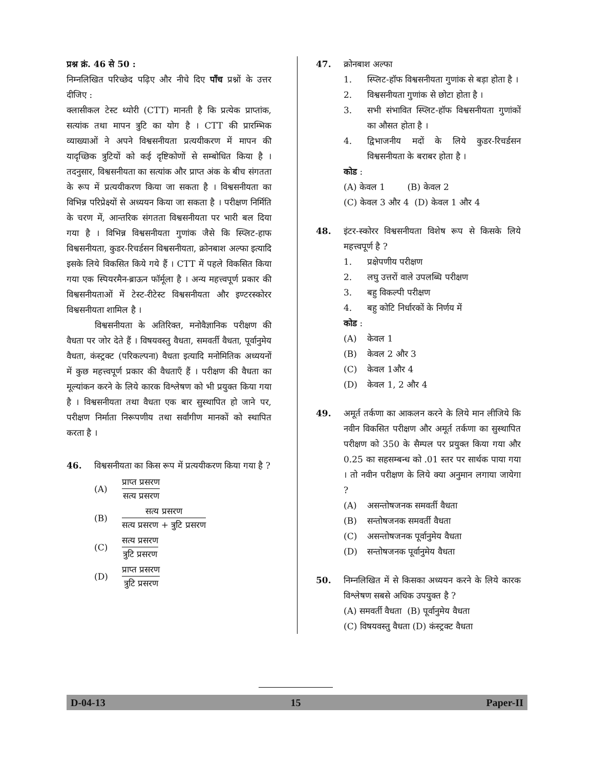प्रश्न क्रं. 46 से 50 :
निम्नलिखित परिच्छेद पढ़िए और नीचे दिए पाँच प्रश्नों के उत्तर दीजिए :
क्लासीकल टेस्ट थ्योरी (CTT) मानती है कि प्रत्येक प्राप्तांक, सत्यांक तथा मापन त्रुटि का योग है । CTT की प्रारम्भिक व्याख्याओं ने अपने विश्वसनीयता प्रत्ययीकरण में मापन की यादृच्छिक त्रुटियों को कई दृष्टिकोणों से सम्बोधित किया है । तदनुसार, विश्वसनीयता का सत्यांक और प्राप्त अंक के बीच संगतता के रूप में प्रत्ययीकरण किया जा सकता है । विश्वसनीयता का विभिन्न परिप्रेक्ष्यों से अध्ययन किया जा सकता है । परीक्षण निर्मिति के चरण में, आन्तरिक संगतता विश्वसनीयता पर भारी बल दिया गया है । विभिन्न विश्वसनीयता गुणांक जैसे कि स्प्लिट-हाफ विश्वसनीयता, कुडर-रिचर्डसन विश्वसनीयता, क्रोनबाश अल्फा इत्यादि इसके लिये विकसित किये गये हैं । CTT में पहले विकसित किया गया एक स्पियरमैन-ब्राऊन फॉर्मूला है । अन्य महत्त्वपूर्ण प्रकार की विश्वसनीयताओं में टेस्ट-रीटेस्ट विश्वसनीयता और इण्टरस्कोरर विश्वसनीयता शामिल है ।
विश्वसनीयता के अतिरिक्त, मनोवैज्ञानिक परीक्षण की वैधता पर जोर देते हैं । विषयवस्तु वैधता, समवर्ती वैधता, पूर्वानुमेय वैधता, कंस्ट्रक्ट (परिकल्पना) वैधता इत्यादि मनोमितिक अध्ययनों में कुछ महत्त्वपूर्ण प्रकार की वैधताएँ हैं । परीक्षण की वैधता का मूल्यांकन करने के लिये कारक विश्लेषण को भी प्रयुक्त किया गया है । विश्वसनीयता तथा वैधता एक बार सुस्थापित हो जाने पर, परीक्षण निर्माता निरूपणीय तथा सर्वांगीण मानकों को स्थापित करता है ।
46. विश्वसनीयता का किस रूप में प्रत्ययीकरण किया गया है ?
(A)
प्राप्त प्रसरण
सत्य प्रसरण
(B)
सत्य प्रसरण
सत्य प्रसरण + त्रुटि प्रसरण
(C)
सत्य प्रसरण
त्रुटि प्रसरण
(D)
प्राप्त प्रसरण
त्रुटि प्रसरण
47. क्रोनबाश अल्फा
1. स्प्लिट-हॉफ विश्वसनीयता गुणांक से बड़ा होता है ।
2. विश्वसनीयता गुणांक से छोटा होता है ।
3. सभी संभावित स्प्लिट-हॉफ विश्वसनीयता गुणांकों का औसत होता है ।
4. द्विभाजनीय मदों के लिये कुडर-रिचर्डसन विश्वसनीयता के बराबर होता है ।
कोड :
(A) केवल 1 (B) केवल 2
(C) केवल 3 और 4 (D) केवल 1 और 4
48. इंटर-स्कोरर विश्वसनीयता विशेष रूप से किसके लिये महत्त्वपूर्ण है ?
1. प्रक्षेपणीय परीक्षण
2. लघु उत्तरों वाले उपलब्धि परीक्षण
3. बहु विकल्पी परीक्षण
4. बहु कोटि निर्धारकों के निर्णय में
कोड :
(A) केवल 1
(B) केवल 2 और 3
(C) केवल 1और 4
(D) केवल 1, 2 और 4
49. अमूर्त तर्कणा का आकलन करने के लिये मान लीजिये कि नवीन विकसित परीक्षण और अमूर्त तर्कणा का सुस्थापित परीक्षण को 350 के सैम्पल पर प्रयुक्त किया गया और 0.25 का सहसम्बन्ध को .01 स्तर पर सार्थक पाया गया । तो नवीन परीक्षण के लिये क्या अनुमान लगाया जायेगा ?
(A) असन्तोषजनक समवर्ती वैधता
(B) सन्तोषजनक समवर्ती वैधता
(C) असन्तोषजनक पूर्वानुमेय वैधता
(D) सन्तोषजनक पूर्वानुमेय वैधता
50. निम्नलिखित में से किसका अध्ययन करने के लिये कारक विश्लेषण सबसे अधिक उपयुक्त है ?
(A) समवर्ती वैधता (B) पूर्वानुमेय वैधता
(C) विषयवस्तु वैधता (D) कंस्ट्रक्ट वैधता
D-04-13 15 Paper-II